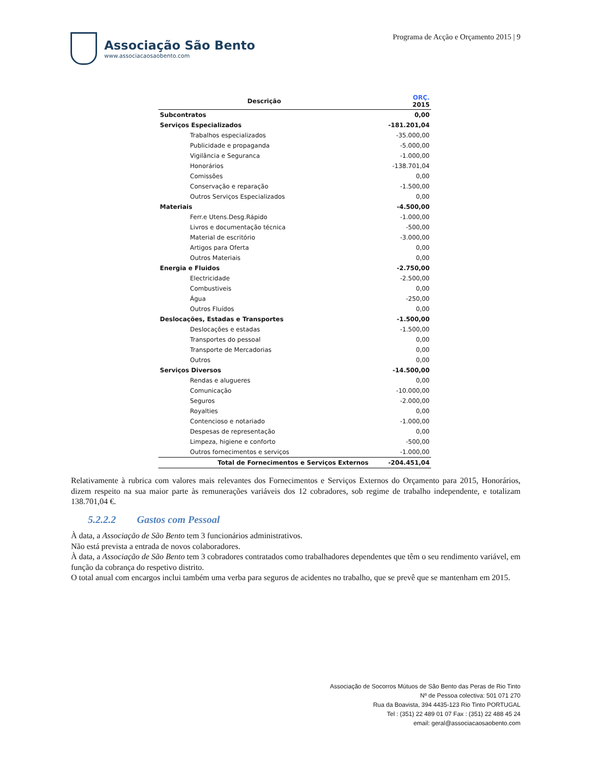Associação São Bento
www.associacaosaobento.com
Programa de Acção e Orçamento 2015 | 9
| Descrição | ORÇ. 2015 |
| --- | --- |
| Subcontratos | 0,00 |
| Serviços Especializados | -181.201,04 |
| Trabalhos especializados | -35.000,00 |
| Publicidade e propaganda | -5.000,00 |
| Vigilância e Seguranca | -1.000,00 |
| Honorários | -138.701,04 |
| Comissões | 0,00 |
| Conservação e reparação | -1.500,00 |
| Outros Serviços Especializados | 0,00 |
| Materiais | -4.500,00 |
| Ferr.e Utens.Desg.Rápido | -1.000,00 |
| Livros e documentação técnica | -500,00 |
| Material de escritório | -3.000,00 |
| Artigos para Oferta | 0,00 |
| Outros Materiais | 0,00 |
| Energia e Fluidos | -2.750,00 |
| Electricidade | -2.500,00 |
| Combustiveis | 0,00 |
| Água | -250,00 |
| Outros Fluídos | 0,00 |
| Deslocações, Estadas e Transportes | -1.500,00 |
| Deslocações e estadas | -1.500,00 |
| Transportes do pessoal | 0,00 |
| Transporte de Mercadorias | 0,00 |
| Outros | 0,00 |
| Serviços Diversos | -14.500,00 |
| Rendas e alugueres | 0,00 |
| Comunicação | -10.000,00 |
| Seguros | -2.000,00 |
| Royalties | 0,00 |
| Contencioso e notariado | -1.000,00 |
| Despesas de representação | 0,00 |
| Limpeza, higiene e conforto | -500,00 |
| Outros fornecimentos e serviços | -1.000,00 |
| Total de Fornecimentos e Serviços Externos | -204.451,04 |
Relativamente à rubrica com valores mais relevantes dos Fornecimentos e Serviços Externos do Orçamento para 2015, Honorários, dizem respeito na sua maior parte às remunerações variáveis dos 12 cobradores, sob regime de trabalho independente, e totalizam 138.701,04 €.
5.2.2.2 Gastos com Pessoal
À data, a Associação de São Bento tem 3 funcionários administrativos.
Não está prevista a entrada de novos colaboradores.
À data, a Associação de São Bento tem 3 cobradores contratados como trabalhadores dependentes que têm o seu rendimento variável, em função da cobrança do respetivo distrito.
O total anual com encargos inclui também uma verba para seguros de acidentes no trabalho, que se prevê que se mantenham em 2015.
Associação de Socorros Mútuos de São Bento das Peras de Rio Tinto
Nº de Pessoa colectiva: 501 071 270
Rua da Boavista, 394 4435-123 Rio Tinto PORTUGAL
Tel : (351) 22 489 01 07 Fax : (351) 22 488 45 24
email: geral@associacaosaobento.com